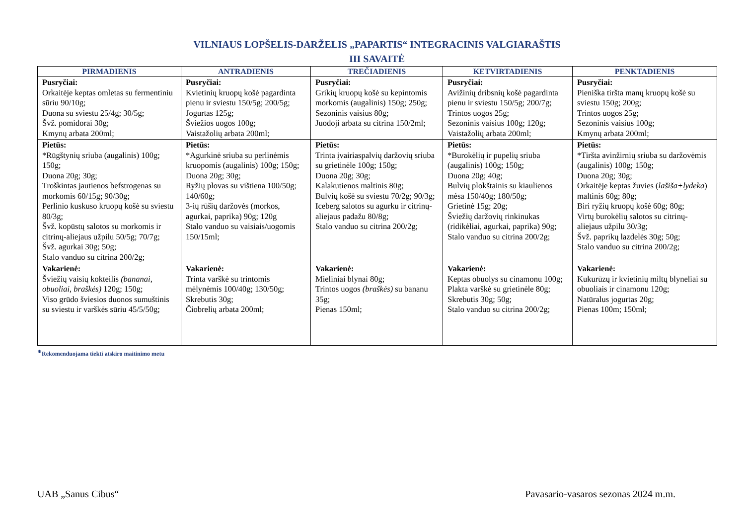VILNIAUS LOPŠELIS-DARŽELIS „PAPARTIS“ INTEGRACINIS VALGIARAŠTIS
III SAVAITĖ
| PIRMADIENIS | ANTRADIENIS | TREČIADIENIS | KETVIRTADIENIS | PENKTADIENIS |
| --- | --- | --- | --- | --- |
| Pusryčiai: Orkaitėje keptas omletas su fermentiniu sūriu 90/10g; Duona su sviestu 25/4g; 30/5g; Švž. pomidorai 30g; Kmynų arbata 200ml; | Pusryčiai: Kvietinių kruopų košė pagardinta pienu ir sviestu 150/5g; 200/5g; Jogurtas 125g; Šviežios uogos 100g; Vaistažolių arbata 200ml; | Pusryčiai: Grikių kruopų košė su kepintomis morkomis (augalinis) 150g; 250g; Sezoninis vaisius 80g; Juodoji arbata su citrina 150/2ml; | Pusryčiai: Avižinių dribsnių košė pagardinta pienu ir sviestu 150/5g; 200/7g; Trintos uogos 25g; Sezoninis vaisius 100g; 120g; Vaistažolių arbata 200ml; | Pusryčiai: Pieniška tiršta manų kruopų košė su sviestu 150g; 200g; Trintos uogos 25g; Sezoninis vaisius 100g; Kmynų arbata 200ml; |
| Pietūs: *Rūgštynių sriuba (augalinis) 100g; 150g; Duona 20g; 30g; Troškintas jautienos befstrogenas su morkomis 60/15g; 90/30g; Perlinio kuskuso kruopų košė su sviestu 80/3g; Švž. kopūstų salotos su morkomis ir citrinų-aliejaus užpilu 50/5g; 70/7g; Švž. agurkai 30g; 50g; Stalo vanduo su citrina 200/2g; | Pietūs: *Agurkinė sriuba su perlinėmis kruopomis (augalinis) 100g; 150g; Duona 20g; 30g; Ryžių plovas su vištiena 100/50g; 140/60g; 3-ių rūšių daržovės (morkos, agurkai, paprika) 90g; 120g Stalo vanduo su vaisiais/uogomis 150/15ml; | Pietūs: Trinta įvairiaspalvių daržovių sriuba su grietinėle 100g; 150g; Duona 20g; 30g; Kalakutienos maltinis 80g; Bulvių košė su sviestu 70/2g; 90/3g; Iceberg salotos su agurku ir citrinų-aliejaus padažu 80/8g; Stalo vanduo su citrina 200/2g; | Pietūs: *Burokėlių ir pupelių sriuba (augalinis) 100g; 150g; Duona 20g; 40g; Bulvių plokštainis su kiaulienos mėsa 150/40g; 180/50g; Grietinė 15g; 20g; Šviežių daržovių rinkinukas (ridikėliai, agurkai, paprika) 90g; Stalo vanduo su citrina 200/2g; | Pietūs: *Tiršta avinžirnių sriuba su daržovėmis (augalinis) 100g; 150g; Duona 20g; 30g; Orkaitėje keptas žuvies ( lašiša+lydeka ) maltinis 60g; 80g; Biri ryžių kruopų košė 60g; 80g; Virtų burokėlių salotos su citrinų-aliejaus užpilu 30/3g; Švž. paprikų lazdelės 30g; 50g; Stalo vanduo su citrina 200/2g; |
| Vakarienė: Šviežių vaisių kokteilis (bananai, obuoliai, braškės) 120g; 150g; Viso grūdo šviesios duonos sumuštinis su sviestu ir varškės sūriu 45/5/50g; | Vakarienė: Trinta varškė su trintomis mėlynėmis 100/40g; 130/50g; Skrebutis 30g; Čiobrelių arbata 200ml; | Vakarienė: Mieliniai blynai 80g; Trintos uogos (braškės) su bananu 35g; Pienas 150ml; | Vakarienė: Keptas obuolys su cinamonu 100g; Plakta varškė su grietinėle 80g; Skrebutis 30g; 50g; Stalo vanduo su citrina 200/2g; | Vakarienė: Kukurūzų ir kvietinių miltų blyneliai su obuoliais ir cinamonu 120g; Natūralus jogurtas 20g; Pienas 100m; 150ml; |
*Rekomenduojama tiekti atskiro maitinimo metu
UAB „Sanus Cibus“ Pavasario-vasaros sezonas 2024 m.m.